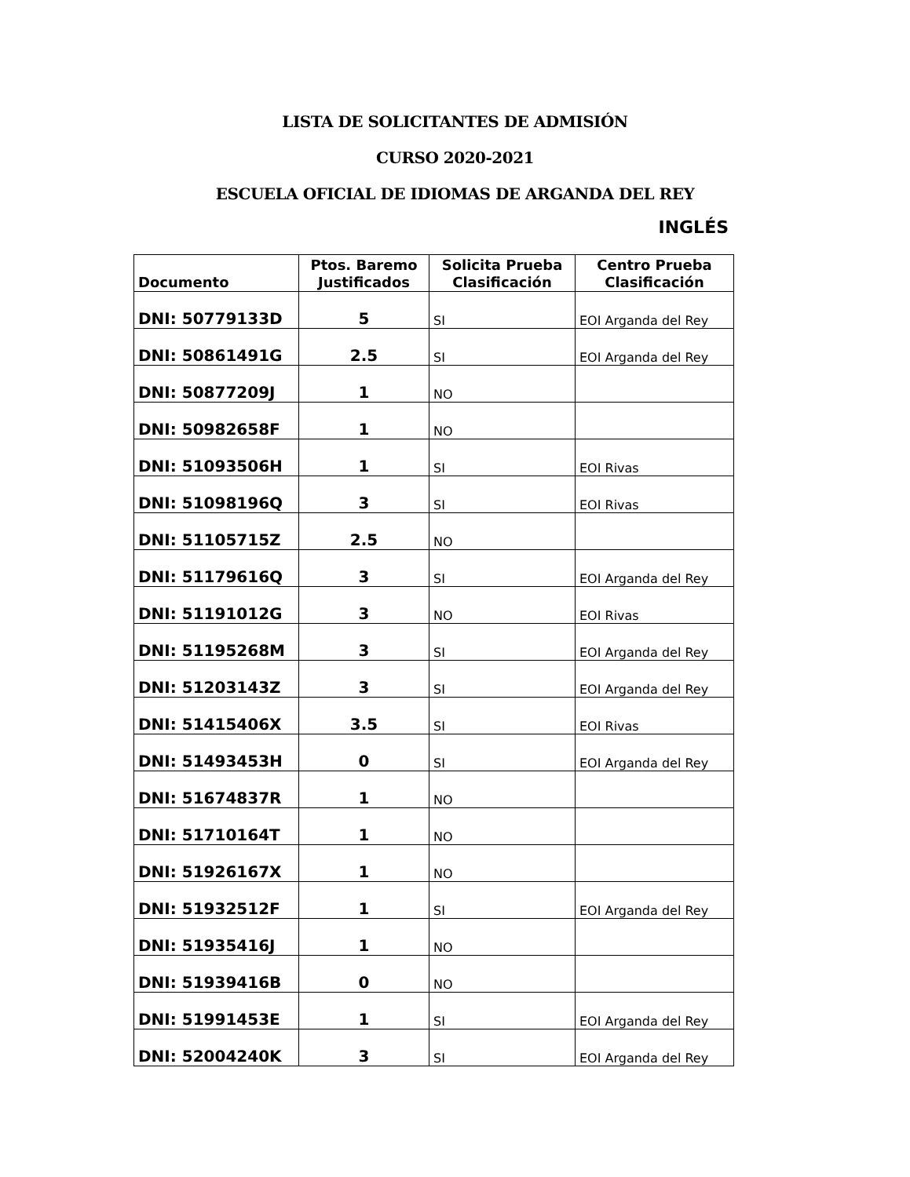LISTA DE SOLICITANTES DE ADMISIÓN
CURSO 2020-2021
ESCUELA OFICIAL DE IDIOMAS DE ARGANDA DEL REY
INGLÉS
| Documento | Ptos. Baremo Justificados | Solicita Prueba Clasificación | Centro Prueba Clasificación |
| --- | --- | --- | --- |
| DNI: 50779133D | 5 | SI | EOI Arganda del Rey |
| DNI: 50861491G | 2.5 | SI | EOI Arganda del Rey |
| DNI: 50877209J | 1 | NO | |
| DNI: 50982658F | 1 | NO | |
| DNI: 51093506H | 1 | SI | EOI Rivas |
| DNI: 51098196Q | 3 | SI | EOI Rivas |
| DNI: 51105715Z | 2.5 | NO | |
| DNI: 51179616Q | 3 | SI | EOI Arganda del Rey |
| DNI: 51191012G | 3 | NO | EOI Rivas |
| DNI: 51195268M | 3 | SI | EOI Arganda del Rey |
| DNI: 51203143Z | 3 | SI | EOI Arganda del Rey |
| DNI: 51415406X | 3.5 | SI | EOI Rivas |
| DNI: 51493453H | 0 | SI | EOI Arganda del Rey |
| DNI: 51674837R | 1 | NO | |
| DNI: 51710164T | 1 | NO | |
| DNI: 51926167X | 1 | NO | |
| DNI: 51932512F | 1 | SI | EOI Arganda del Rey |
| DNI: 51935416J | 1 | NO | |
| DNI: 51939416B | 0 | NO | |
| DNI: 51991453E | 1 | SI | EOI Arganda del Rey |
| DNI: 52004240K | 3 | SI | EOI Arganda del Rey |